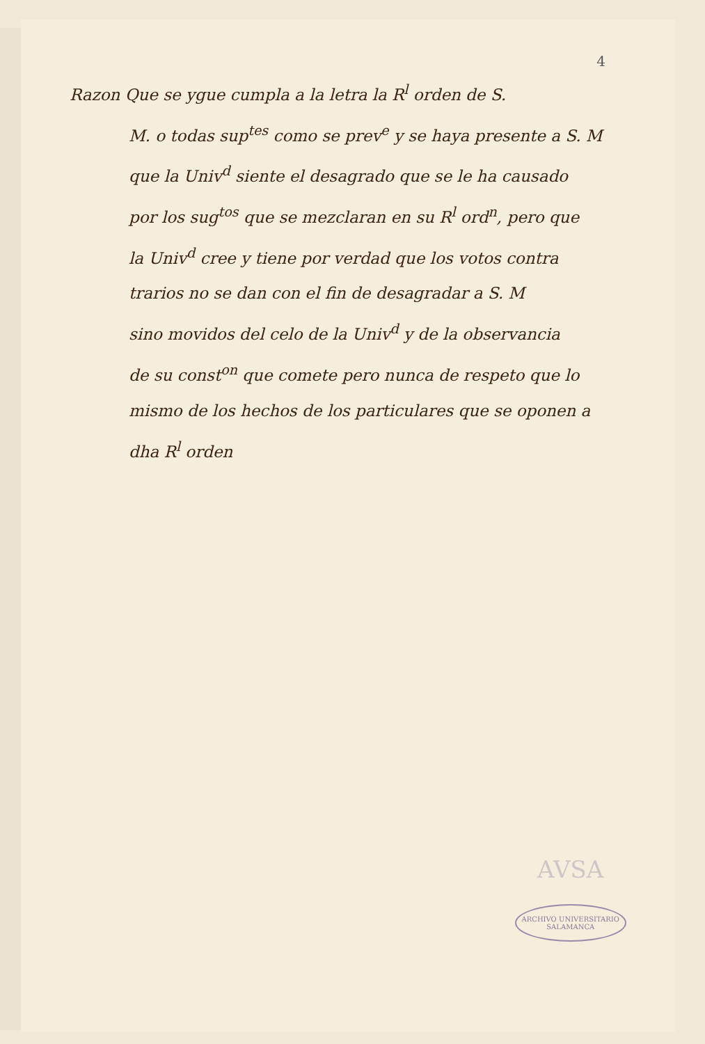4
Razon Que se ygue cumpla a la letra la R<sup>l</sup> orden de S.
M. o todas sup<sup>tes</sup> como se prev<sup>e</sup> y se haya presente a S. M
que la Univ<sup>d</sup> siente el desagrado que se le ha causado
por los sug<sup>tos</sup> que se mezclaran en su R<sup>l</sup> ord<sup>n</sup>, pero que
la Univ<sup>d</sup> cree y tiene por verdad que los votos contra
trarios no se dan con el fin de desagradar a S. M
sino movidos del celo de la Univ<sup>d</sup> y de la observancia
de su const<sup>on</sup> que comete pero nunca de respeto que lo
mismo de los hechos de los particulares que se oponen a
dha R<sup>l</sup> orden
AVSA
ARCHIVO UNIVERSITARIO
SALAMANCA